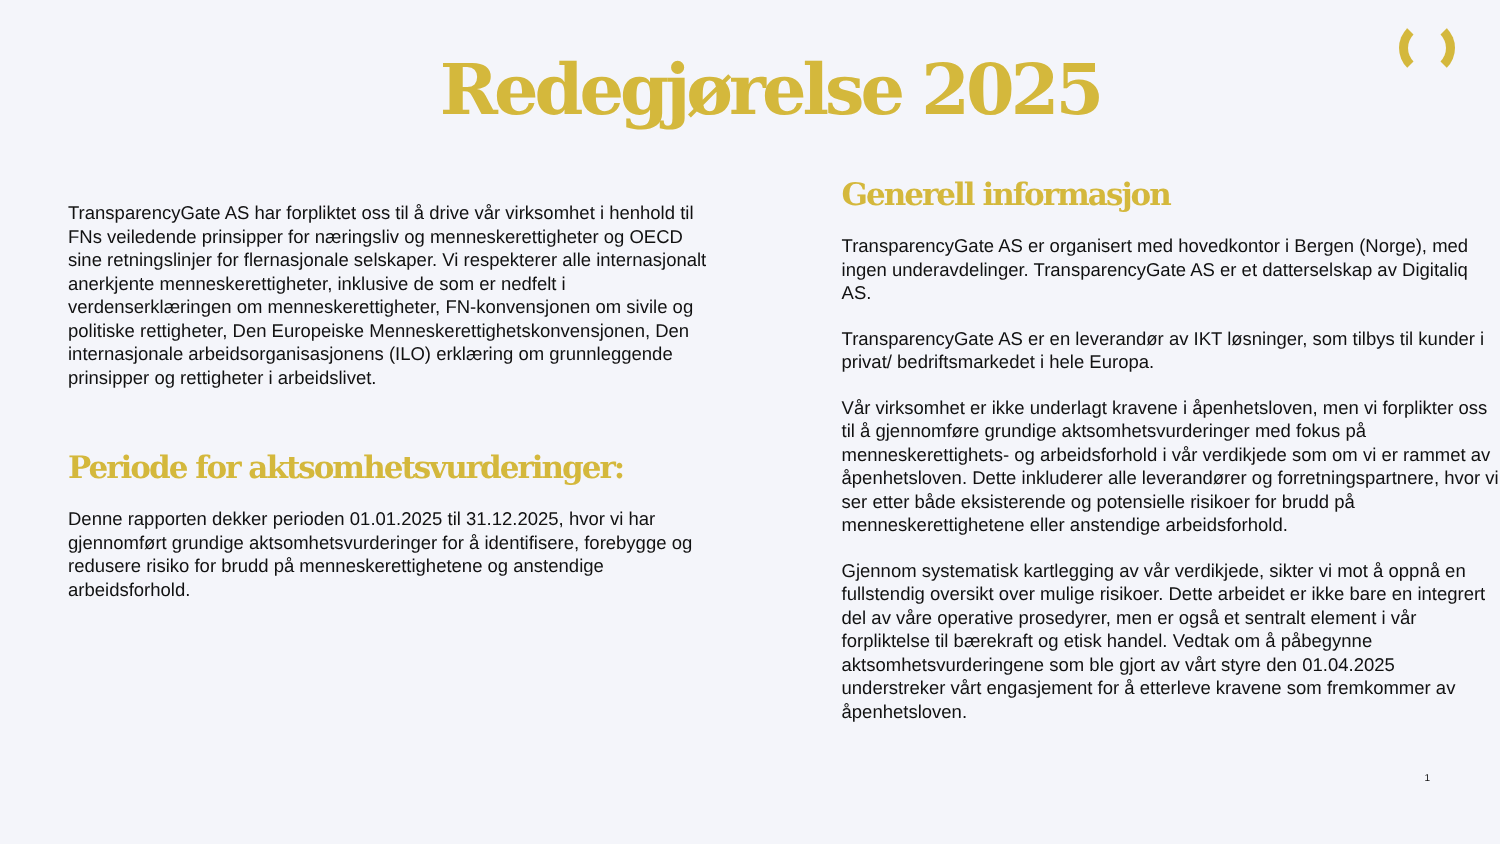Redegjørelse 2025
TransparencyGate AS har forpliktet oss til å drive vår virksomhet i henhold til FNs veiledende prinsipper for næringsliv og menneskerettigheter og OECD sine retningslinjer for flernasjonale selskaper. Vi respekterer alle internasjonalt anerkjente menneskerettigheter, inklusive de som er nedfelt i verdenserklæringen om menneskerettigheter, FN-konvensjonen om sivile og politiske rettigheter, Den Europeiske Menneskerettighetskonvensjonen, Den internasjonale arbeidsorganisasjonens (ILO) erklæring om grunnleggende prinsipper og rettigheter i arbeidslivet.
Periode for aktsomhetsvurderinger:
Denne rapporten dekker perioden 01.01.2025 til 31.12.2025, hvor vi har gjennomført grundige aktsomhetsvurderinger for å identifisere, forebygge og redusere risiko for brudd på menneskerettighetene og anstendige arbeidsforhold.
Generell informasjon
TransparencyGate AS er organisert med hovedkontor i Bergen (Norge), med ingen underavdelinger. TransparencyGate AS er et datterselskap av Digitaliq AS.
TransparencyGate AS er en leverandør av IKT løsninger, som tilbys til kunder i privat/ bedriftsmarkedet i hele Europa.
Vår virksomhet er ikke underlagt kravene i åpenhetsloven, men vi forplikter oss til å gjennomføre grundige aktsomhetsvurderinger med fokus på menneskerettighets- og arbeidsforhold i vår verdikjede som om vi er rammet av åpenhetsloven. Dette inkluderer alle leverandører og forretningspartnere, hvor vi ser etter både eksisterende og potensielle risikoer for brudd på menneskerettighetene eller anstendige arbeidsforhold.
Gjennom systematisk kartlegging av vår verdikjede, sikter vi mot å oppnå en fullstendig oversikt over mulige risikoer. Dette arbeidet er ikke bare en integrert del av våre operative prosedyrer, men er også et sentralt element i vår forpliktelse til bærekraft og etisk handel. Vedtak om å påbegynne aktsomhetsvurderingene som ble gjort av vårt styre den 01.04.2025 understreker vårt engasjement for å etterleve kravene som fremkommer av åpenhetsloven.
1